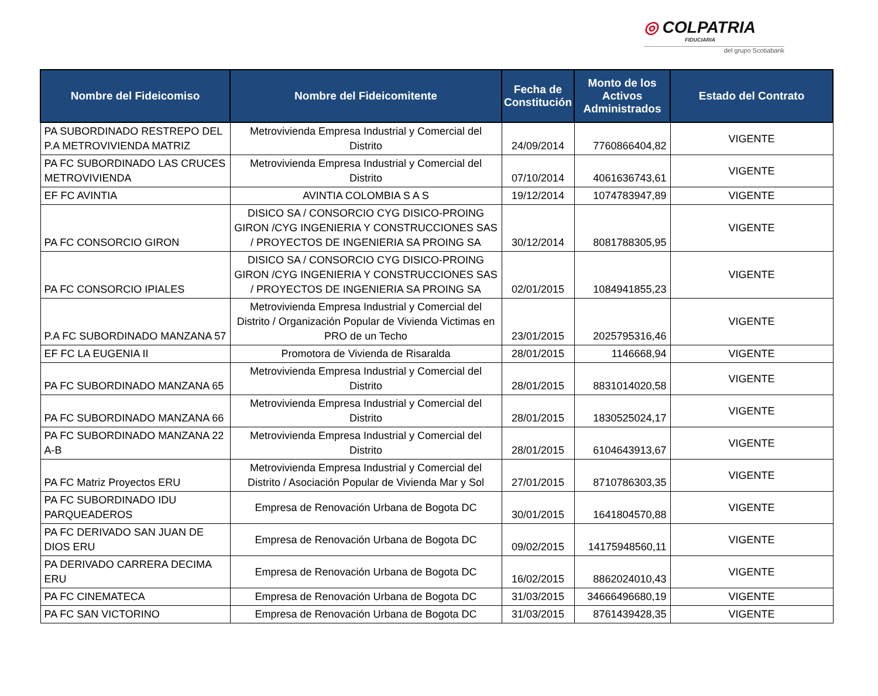◎ COLPATRIA
FIDUCIARIA
del grupo Scotiabank
| Nombre del Fideicomiso | Nombre del Fideicomitente | Fecha de Constitución | Monto de los Activos Administrados | Estado del Contrato |
| --- | --- | --- | --- | --- |
| PA SUBORDINADO RESTREPO DEL P.A METROVIVIENDA MATRIZ | Metrovivienda Empresa Industrial y Comercial del Distrito | 24/09/2014 | 7760866404,82 | VIGENTE |
| PA FC SUBORDINADO LAS CRUCES METROVIVIENDA | Metrovivienda Empresa Industrial y Comercial del Distrito | 07/10/2014 | 4061636743,61 | VIGENTE |
| EF FC AVINTIA | AVINTIA COLOMBIA S A S | 19/12/2014 | 1074783947,89 | VIGENTE |
| PA FC CONSORCIO GIRON | DISICO SA / CONSORCIO CYG DISICO-PROING GIRON /CYG INGENIERIA Y CONSTRUCCIONES SAS / PROYECTOS DE INGENIERIA SA PROING SA | 30/12/2014 | 8081788305,95 | VIGENTE |
| PA FC CONSORCIO IPIALES | DISICO SA / CONSORCIO CYG DISICO-PROING GIRON /CYG INGENIERIA Y CONSTRUCCIONES SAS / PROYECTOS DE INGENIERIA SA PROING SA | 02/01/2015 | 1084941855,23 | VIGENTE |
| P.A FC SUBORDINADO MANZANA 57 | Metrovivienda Empresa Industrial y Comercial del Distrito / Organización Popular de Vivienda Victimas en PRO de un Techo | 23/01/2015 | 2025795316,46 | VIGENTE |
| EF FC LA EUGENIA II | Promotora de Vivienda de Risaralda | 28/01/2015 | 1146668,94 | VIGENTE |
| PA FC SUBORDINADO MANZANA 65 | Metrovivienda Empresa Industrial y Comercial del Distrito | 28/01/2015 | 8831014020,58 | VIGENTE |
| PA FC SUBORDINADO MANZANA 66 | Metrovivienda Empresa Industrial y Comercial del Distrito | 28/01/2015 | 1830525024,17 | VIGENTE |
| PA FC SUBORDINADO MANZANA 22 A-B | Metrovivienda Empresa Industrial y Comercial del Distrito | 28/01/2015 | 6104643913,67 | VIGENTE |
| PA FC Matriz Proyectos ERU | Metrovivienda Empresa Industrial y Comercial del Distrito / Asociación Popular de Vivienda Mar y Sol | 27/01/2015 | 8710786303,35 | VIGENTE |
| PA FC SUBORDINADO IDU PARQUEADEROS | Empresa de Renovación Urbana de Bogota DC | 30/01/2015 | 1641804570,88 | VIGENTE |
| PA FC DERIVADO SAN JUAN DE DIOS ERU | Empresa de Renovación Urbana de Bogota DC | 09/02/2015 | 14175948560,11 | VIGENTE |
| PA DERIVADO CARRERA DECIMA ERU | Empresa de Renovación Urbana de Bogota DC | 16/02/2015 | 8862024010,43 | VIGENTE |
| PA FC CINEMATECA | Empresa de Renovación Urbana de Bogota DC | 31/03/2015 | 34666496680,19 | VIGENTE |
| PA FC SAN VICTORINO | Empresa de Renovación Urbana de Bogota DC | 31/03/2015 | 8761439428,35 | VIGENTE |